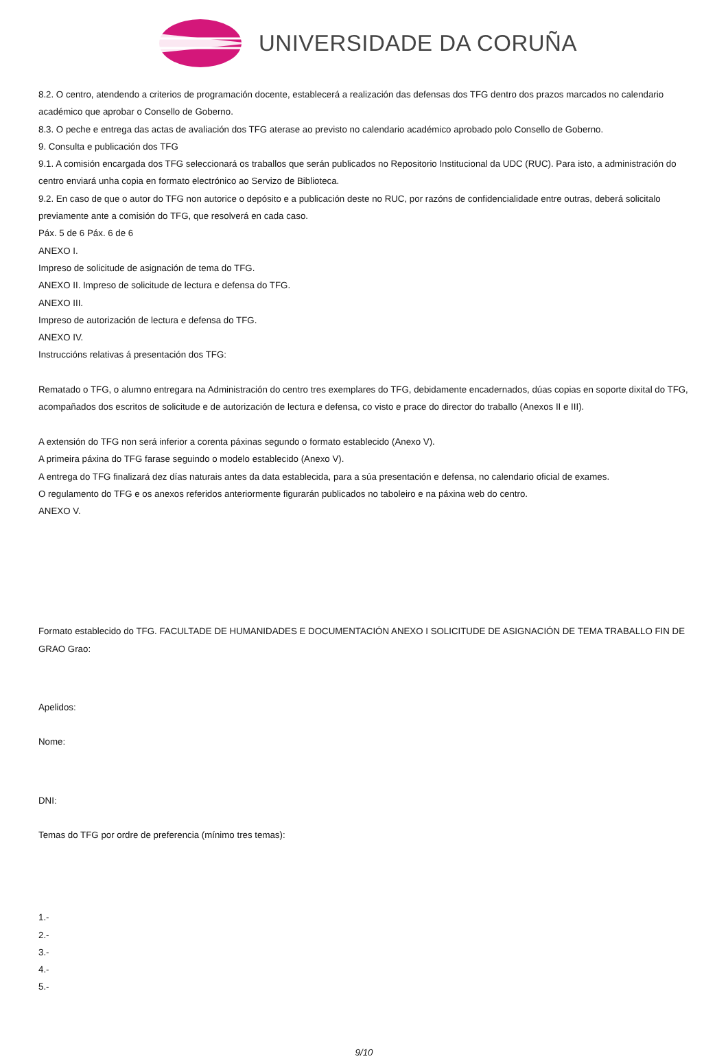UNIVERSIDADE DA CORUÑA
8.2. O centro, atendendo a criterios de programación docente, establecerá a realización das defensas dos TFG dentro dos prazos marcados no calendario académico que aprobar o Consello de Goberno.
8.3. O peche e entrega das actas de avaliación dos TFG aterase ao previsto no calendario académico aprobado polo Consello de Goberno.
9. Consulta e publicación dos TFG
9.1. A comisión encargada dos TFG seleccionará os traballos que serán publicados no Repositorio Institucional da UDC (RUC). Para isto, a administración do centro enviará unha copia en formato electrónico ao Servizo de Biblioteca.
9.2. En caso de que o autor do TFG non autorice o depósito e a publicación deste no RUC, por razóns de confidencialidade entre outras, deberá solicitalo previamente ante a comisión do TFG, que resolverá en cada caso.
Páx. 5 de 6 Páx. 6 de 6
ANEXO I.
Impreso de solicitude de asignación de tema do TFG.
ANEXO II. Impreso de solicitude de lectura e defensa do TFG.
ANEXO III.
Impreso de autorización de lectura e defensa do TFG.
ANEXO IV.
Instruccións relativas á presentación dos TFG:
Rematado o TFG, o alumno entregara na Administración do centro tres exemplares do TFG, debidamente encadernados, dúas copias en soporte dixital do TFG, acompañados dos escritos de solicitude e de autorización de lectura e defensa, co visto e prace do director do traballo (Anexos II e III).
A extensión do TFG non será inferior a corenta páxinas segundo o formato establecido (Anexo V).
A primeira páxina do TFG farase seguindo o modelo establecido (Anexo V).
A entrega do TFG finalizará dez días naturais antes da data establecida, para a súa presentación e defensa, no calendario oficial de exames.
O regulamento do TFG e os anexos referidos anteriormente figurarán publicados no taboleiro e na páxina web do centro.
ANEXO V.
Formato establecido do TFG. FACULTADE DE HUMANIDADES E DOCUMENTACIÓN ANEXO I SOLICITUDE DE ASIGNACIÓN DE TEMA TRABALLO FIN DE GRAO Grao:
Apelidos:
Nome:
DNI:
Temas do TFG por ordre de preferencia (mínimo tres temas):
1.-
2.-
3.-
4.-
5.-
9/10